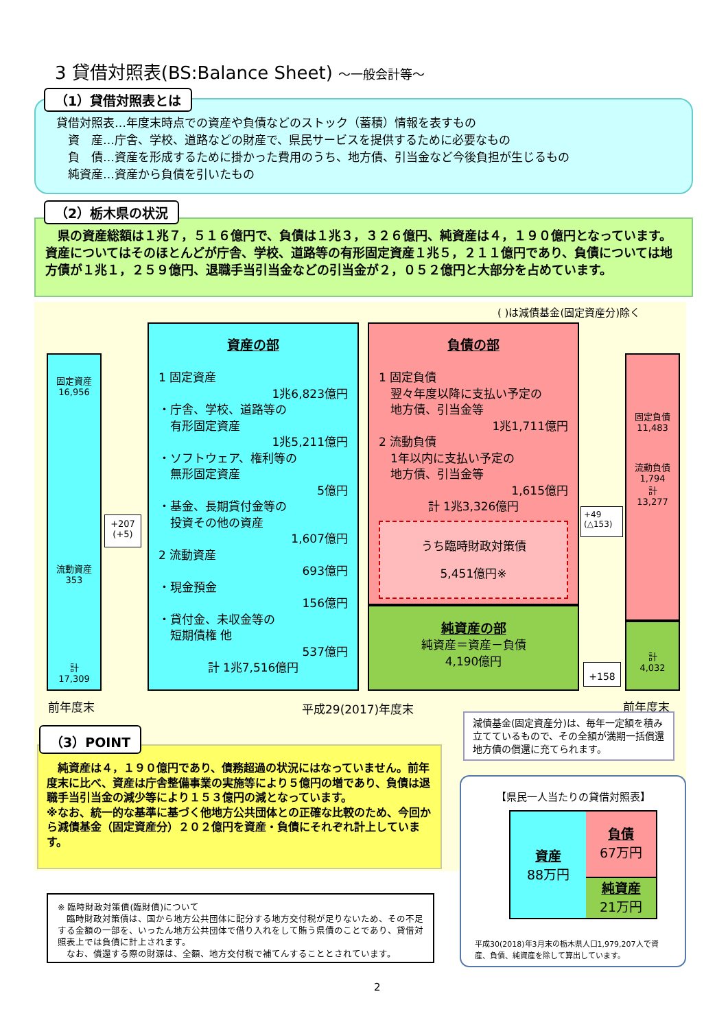3 貸借対照表(BS:Balance Sheet) ～一般会計等～
貸借対照表…年度末時点での資産や負債などのストック（蓄積）情報を表すもの
　資　産…庁舎、学校、道路などの財産で、県民サービスを提供するために必要なもの
　負　債…資産を形成するために掛かった費用のうち、地方債、引当金など今後負担が生じるもの
　純資産…資産から負債を引いたもの
（1）貸借対照表とは
　県の資産総額は１兆７，５１６億円で、負債は１兆３，３２６億円、純資産は４，１９０億円となっています。資産についてはそのほとんどが庁舎、学校、道路等の有形固定資産１兆５，２１１億円であり、負債については地方債が１兆１，２５９億円、退職手当引当金などの引当金が２，０５２億円と大部分を占めています。
（2）栃木県の状況
( )は減債基金(固定資産分)除く
固定資産
16,956
流動資産
353
計
17,309
+207
(+5)
資産の部
1 固定資産
1兆6,823億円
・庁舎、学校、道路等の
　有形固定資産
1兆5,211億円
・ソフトウェア、権利等の
　無形固定資産
5億円
・基金、長期貸付金等の
　投資その他の資産
1,607億円
2 流動資産
693億円
・現金預金
156億円
・貸付金、未収金等の
　短期債権 他
537億円
計 1兆7,516億円
負債の部
1 固定負債
　翌々年度以降に支払い予定の
　地方債、引当金等
1兆1,711億円
2 流動負債
　1年以内に支払い予定の
　地方債、引当金等
1,615億円
計 1兆3,326億円
うち臨時財政対策債
5,451億円※
純資産の部
純資産＝資産－負債
4,190億円
+49
(△153)
+158
固定負債
11,483
流動負債
1,794
計
13,277
計
4,032
前年度末 平成29(2017)年度末 前年度末
減債基金(固定資産分)は、毎年一定額を積み立てているもので、その全額が満期一括償還地方債の償還に充てられます。
　純資産は４，１９０億円であり、債務超過の状況にはなっていません。前年度末に比べ、資産は庁舎整備事業の実施等により５億円の増であり、負債は退職手当引当金の減少等により１５３億円の減となっています。
※なお、統一的な基準に基づく他地方公共団体との正確な比較のため、今回から減債基金（固定資産分）２０２億円を資産・負債にそれぞれ計上しています。
（3）POINT
※ 臨時財政対策債(臨財債)について
　臨時財政対策債は、国から地方公共団体に配分する地方交付税が足りないため、その不足する金額の一部を、いったん地方公共団体で借り入れをして賄う県債のことであり、貸借対照表上では負債に計上されます。
　なお、償還する際の財源は、全額、地方交付税で補てんすることとされています。
【県民一人当たりの貸借対照表】
資産
88万円
負債
67万円
純資産
21万円
平成30(2018)年3月末の栃木県人口1,979,207人で資産、負債、純資産を除して算出しています。
2